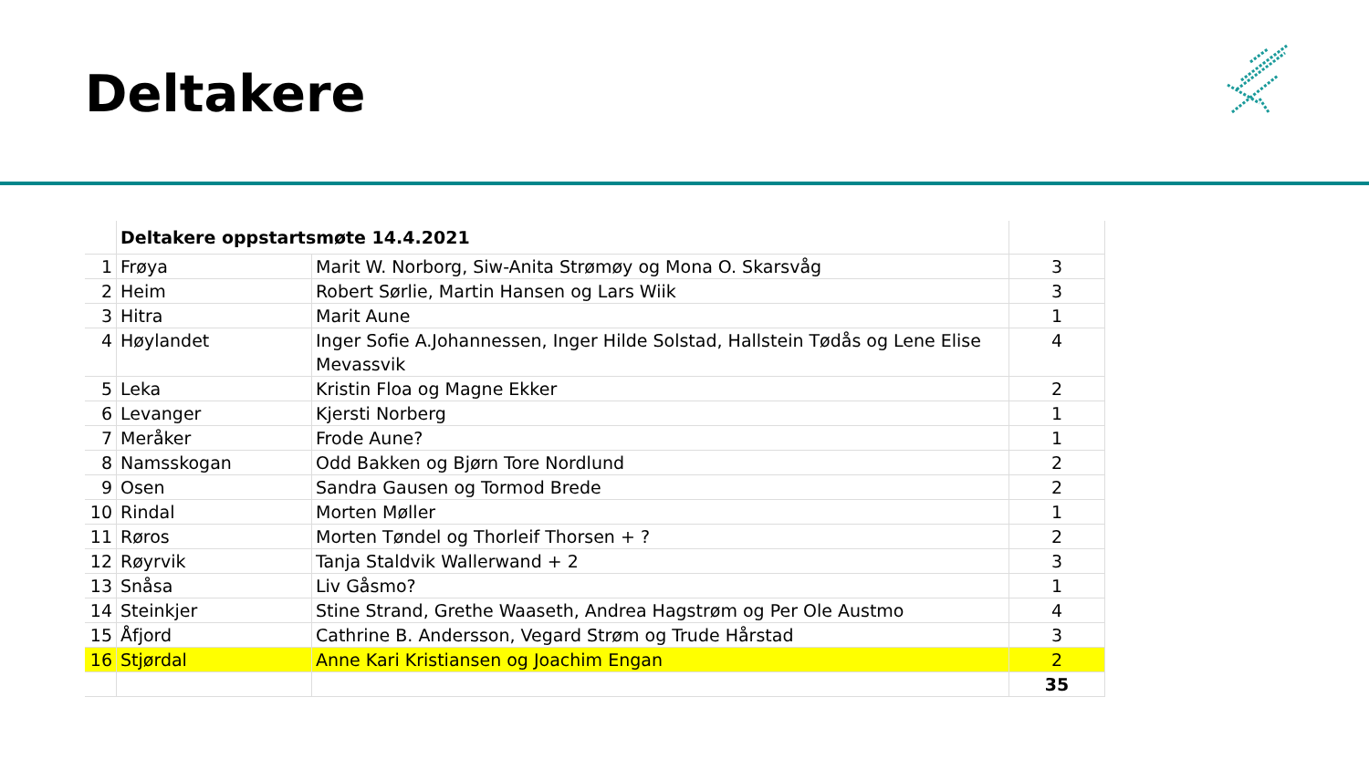Deltakere
| | Deltakere oppstartsmøte 14.4.2021 | | |
| --- | --- | --- | --- |
| 1 | Frøya | Marit W. Norborg, Siw-Anita Strømøy og Mona O. Skarsvåg | 3 |
| 2 | Heim | Robert Sørlie, Martin Hansen og Lars Wiik | 3 |
| 3 | Hitra | Marit Aune | 1 |
| 4 | Høylandet | Inger Sofie A.Johannessen, Inger Hilde Solstad, Hallstein Tødås og Lene Elise Mevassvik | 4 |
| 5 | Leka | Kristin Floa og Magne Ekker | 2 |
| 6 | Levanger | Kjersti Norberg | 1 |
| 7 | Meråker | Frode Aune? | 1 |
| 8 | Namsskogan | Odd Bakken og Bjørn Tore Nordlund | 2 |
| 9 | Osen | Sandra Gausen og Tormod Brede | 2 |
| 10 | Rindal | Morten Møller | 1 |
| 11 | Røros | Morten Tøndel og Thorleif Thorsen + ? | 2 |
| 12 | Røyrvik | Tanja Staldvik Wallerwand + 2 | 3 |
| 13 | Snåsa | Liv Gåsmo? | 1 |
| 14 | Steinkjer | Stine Strand, Grethe Waaseth, Andrea Hagstrøm og Per Ole Austmo | 4 |
| 15 | Åfjord | Cathrine B. Andersson, Vegard Strøm og Trude Hårstad | 3 |
| 16 | Stjørdal | Anne Kari Kristiansen og Joachim Engan | 2 |
| | | | 35 |